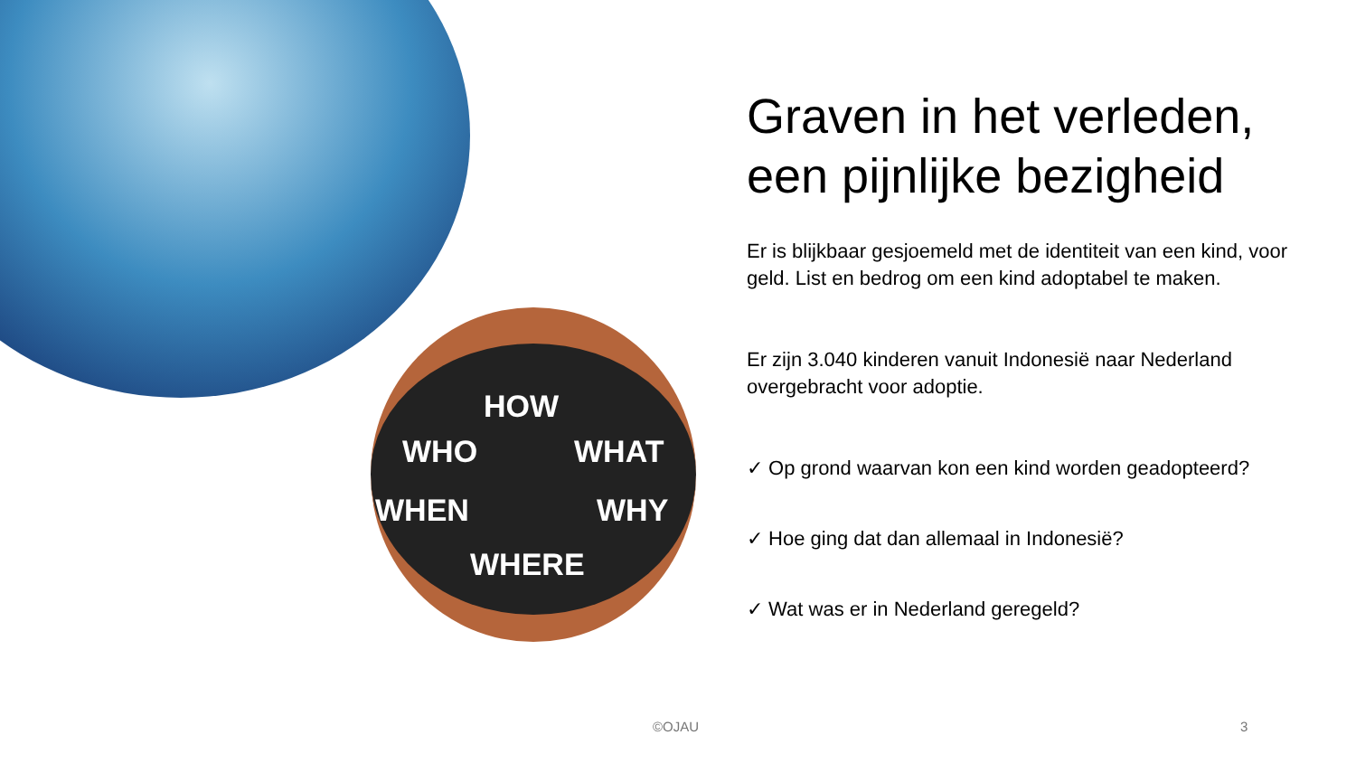HOW
WHO WHAT
WHEN WHY
WHERE
Graven in het verleden, een pijnlijke bezigheid
Er is blijkbaar gesjoemeld met de identiteit van een kind, voor geld. List en bedrog om een kind adoptabel te maken.
Er zijn 3.040 kinderen vanuit Indonesië naar Nederland overgebracht voor adoptie.
✓ Op grond waarvan kon een kind worden geadopteerd?
✓ Hoe ging dat dan allemaal in Indonesië?
✓ Wat was er in Nederland geregeld?
©OJAU 3